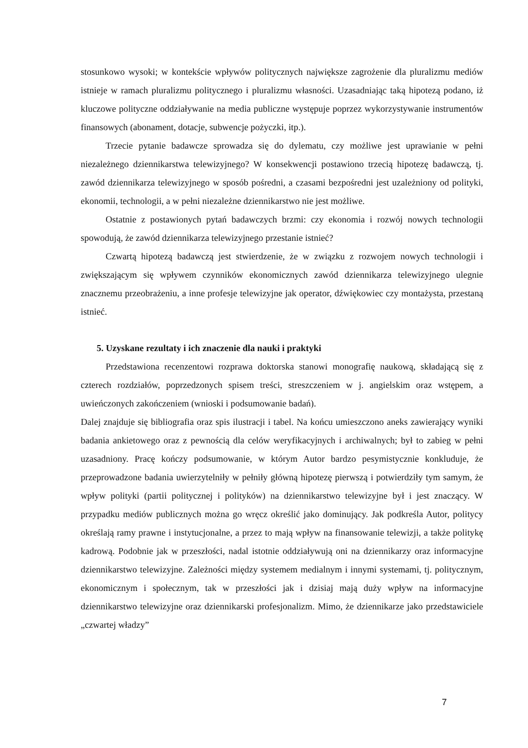stosunkowo wysoki; w kontekście wpływów politycznych największe zagrożenie dla pluralizmu mediów istnieje w ramach pluralizmu politycznego i pluralizmu własności. Uzasadniając taką hipotezą podano, iż kluczowe polityczne oddziaływanie na media publiczne występuje poprzez wykorzystywanie instrumentów finansowych (abonament, dotacje, subwencje pożyczki, itp.).
Trzecie pytanie badawcze sprowadza się do dylematu, czy możliwe jest uprawianie w pełni niezależnego dziennikarstwa telewizyjnego? W konsekwencji postawiono trzecią hipotezę badawczą, tj. zawód dziennikarza telewizyjnego w sposób pośredni, a czasami bezpośredni jest uzależniony od polityki, ekonomii, technologii, a w pełni niezależne dziennikarstwo nie jest możliwe.
Ostatnie z postawionych pytań badawczych brzmi: czy ekonomia i rozwój nowych technologii spowodują, że zawód dziennikarza telewizyjnego przestanie istnieć?
Czwartą hipotezą badawczą jest stwierdzenie, że w związku z rozwojem nowych technologii i zwiększającym się wpływem czynników ekonomicznych zawód dziennikarza telewizyjnego ulegnie znacznemu przeobrażeniu, a inne profesje telewizyjne jak operator, dźwiękowiec czy montażysta, przestaną istnieć.
5. Uzyskane rezultaty i ich znaczenie dla nauki i praktyki
Przedstawiona recenzentowi rozprawa doktorska stanowi monografię naukową, składającą się z czterech rozdziałów, poprzedzonych spisem treści, streszczeniem w j. angielskim oraz wstępem, a uwieńczonych zakończeniem (wnioski i podsumowanie badań).
Dalej znajduje się bibliografia oraz spis ilustracji i tabel. Na końcu umieszczono aneks zawierający wyniki badania ankietowego oraz z pewnością dla celów weryfikacyjnych i archiwalnych; był to zabieg w pełni uzasadniony. Pracę kończy podsumowanie, w którym Autor bardzo pesymistycznie konkluduje, że przeprowadzone badania uwierzytelniły w pełniły główną hipotezę pierwszą i potwierdziły tym samym, że wpływ polityki (partii politycznej i polityków) na dziennikarstwo telewizyjne był i jest znaczący. W przypadku mediów publicznych można go wręcz określić jako dominujący. Jak podkreśla Autor, politycy określają ramy prawne i instytucjonalne, a przez to mają wpływ na finansowanie telewizji, a także politykę kadrową. Podobnie jak w przeszłości, nadal istotnie oddziaływują oni na dziennikarzy oraz informacyjne dziennikarstwo telewizyjne. Zależności między systemem medialnym i innymi systemami, tj. politycznym, ekonomicznym i społecznym, tak w przeszłości jak i dzisiaj mają duży wpływ na informacyjne dziennikarstwo telewizyjne oraz dziennikarski profesjonalizm. Mimo, że dziennikarze jako przedstawiciele „czwartej władzy”
7